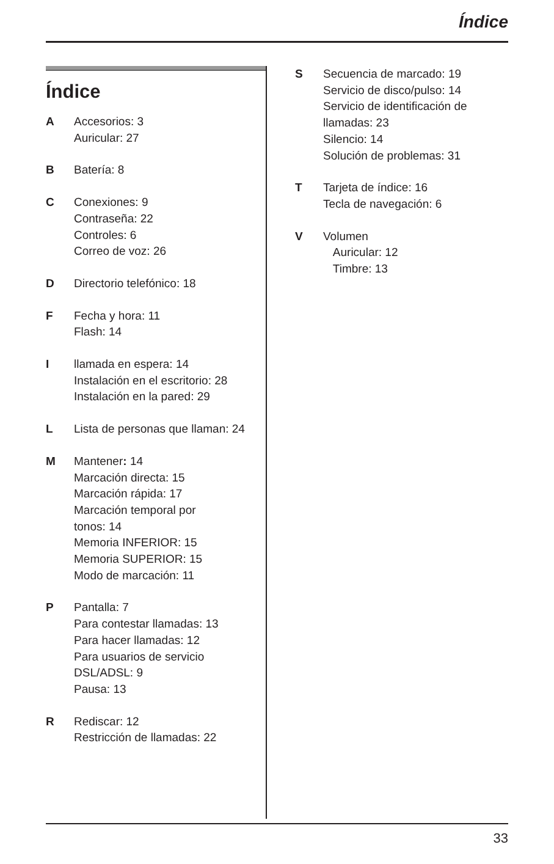Índice
Índice
A Accesorios: 3
Auricular: 27
B Batería: 8
C Conexiones: 9
Contraseña: 22
Controles: 6
Correo de voz: 26
D Directorio telefónico: 18
F Fecha y hora: 11
Flash: 14
I llamada en espera: 14
Instalación en el escritorio: 28
Instalación en la pared: 29
L Lista de personas que llaman: 24
M Mantener: 14
Marcación directa: 15
Marcación rápida: 17
Marcación temporal por
tonos: 14
Memoria INFERIOR: 15
Memoria SUPERIOR: 15
Modo de marcación: 11
P Pantalla: 7
Para contestar llamadas: 13
Para hacer llamadas: 12
Para usuarios de servicio
DSL/ADSL: 9
Pausa: 13
R Rediscar: 12
Restricción de llamadas: 22
S Secuencia de marcado: 19
Servicio de disco/pulso: 14
Servicio de identificación de
llamadas: 23
Silencio: 14
Solución de problemas: 31
T Tarjeta de índice: 16
Tecla de navegación: 6
V Volumen
Auricular: 12
Timbre: 13
33